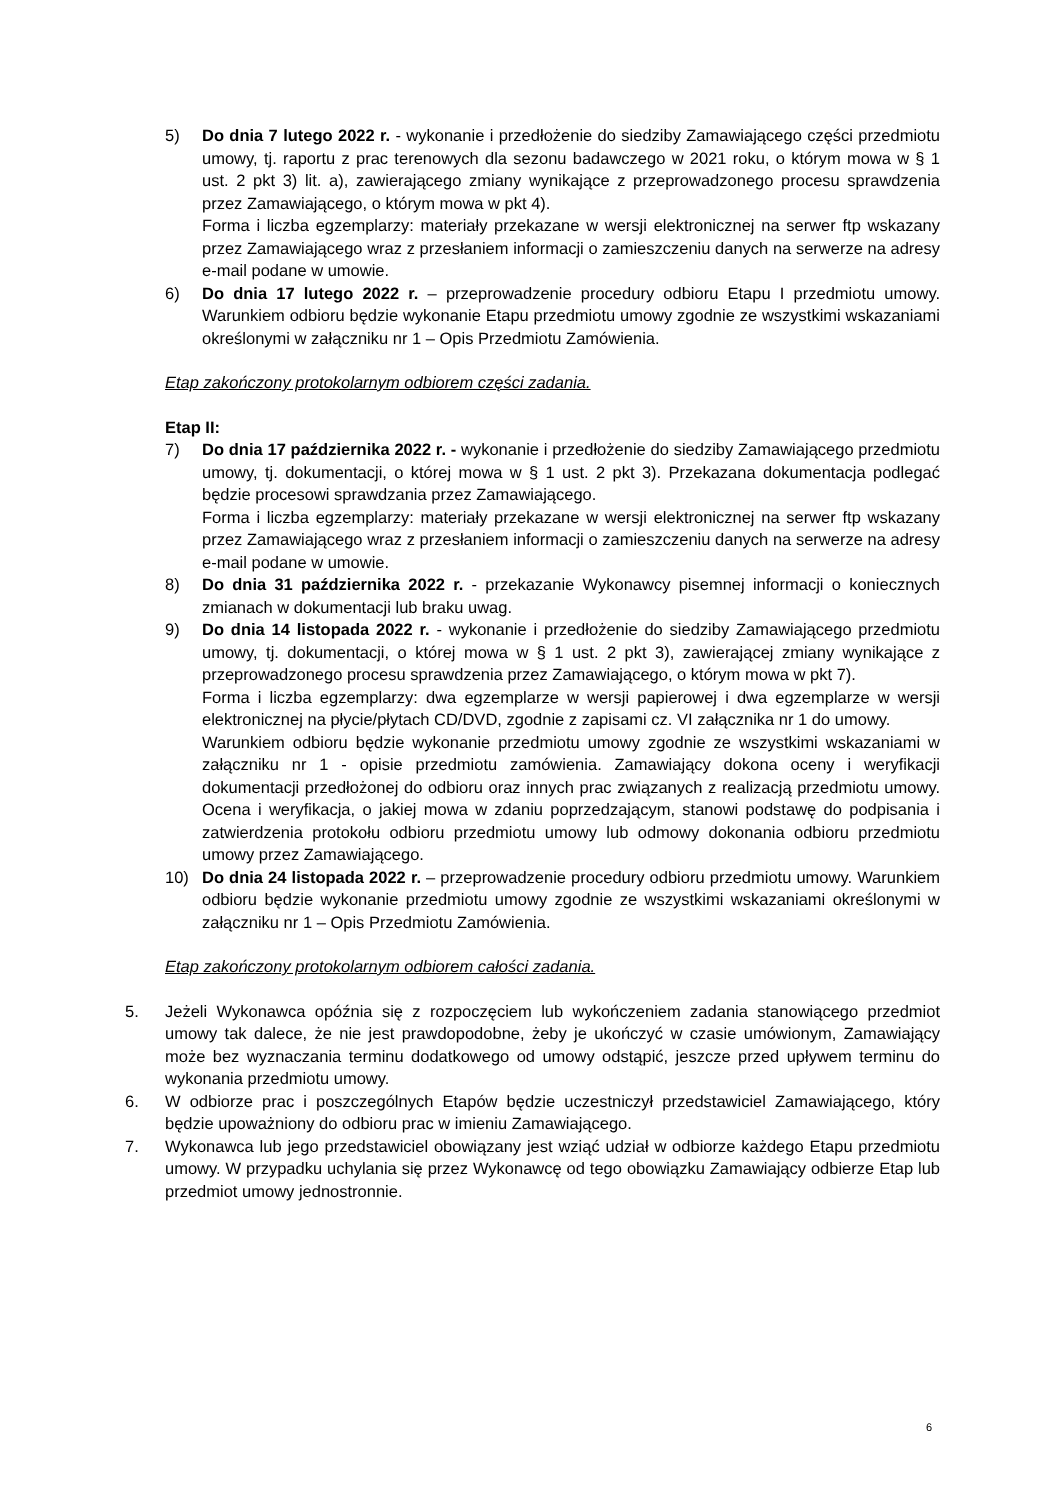5) Do dnia 7 lutego 2022 r. - wykonanie i przedłożenie do siedziby Zamawiającego części przedmiotu umowy, tj. raportu z prac terenowych dla sezonu badawczego w 2021 roku, o którym mowa w § 1 ust. 2 pkt 3) lit. a), zawierającego zmiany wynikające z przeprowadzonego procesu sprawdzenia przez Zamawiającego, o którym mowa w pkt 4).
Forma i liczba egzemplarzy: materiały przekazane w wersji elektronicznej na serwer ftp wskazany przez Zamawiającego wraz z przesłaniem informacji o zamieszczeniu danych na serwerze na adresy e-mail podane w umowie.
6) Do dnia 17 lutego 2022 r. – przeprowadzenie procedury odbioru Etapu I przedmiotu umowy. Warunkiem odbioru będzie wykonanie Etapu przedmiotu umowy zgodnie ze wszystkimi wskazaniami określonymi w załączniku nr 1 – Opis Przedmiotu Zamówienia.
Etap zakończony protokolarnym odbiorem części zadania.
Etap II:
7) Do dnia 17 października 2022 r. - wykonanie i przedłożenie do siedziby Zamawiającego przedmiotu umowy, tj. dokumentacji, o której mowa w § 1 ust. 2 pkt 3). Przekazana dokumentacja podlegać będzie procesowi sprawdzania przez Zamawiającego.
Forma i liczba egzemplarzy: materiały przekazane w wersji elektronicznej na serwer ftp wskazany przez Zamawiającego wraz z przesłaniem informacji o zamieszczeniu danych na serwerze na adresy e-mail podane w umowie.
8) Do dnia 31 października 2022 r. - przekazanie Wykonawcy pisemnej informacji o koniecznych zmianach w dokumentacji lub braku uwag.
9) Do dnia 14 listopada 2022 r. - wykonanie i przedłożenie do siedziby Zamawiającego przedmiotu umowy, tj. dokumentacji, o której mowa w § 1 ust. 2 pkt 3), zawierającej zmiany wynikające z przeprowadzonego procesu sprawdzenia przez Zamawiającego, o którym mowa w pkt 7).
Forma i liczba egzemplarzy: dwa egzemplarze w wersji papierowej i dwa egzemplarze w wersji elektronicznej na płycie/płytach CD/DVD, zgodnie z zapisami cz. VI załącznika nr 1 do umowy.
Warunkiem odbioru będzie wykonanie przedmiotu umowy zgodnie ze wszystkimi wskazaniami w załączniku nr 1 - opisie przedmiotu zamówienia. Zamawiający dokona oceny i weryfikacji dokumentacji przedłożonej do odbioru oraz innych prac związanych z realizacją przedmiotu umowy. Ocena i weryfikacja, o jakiej mowa w zdaniu poprzedzającym, stanowi podstawę do podpisania i zatwierdzenia protokołu odbioru przedmiotu umowy lub odmowy dokonania odbioru przedmiotu umowy przez Zamawiającego.
10) Do dnia 24 listopada 2022 r. – przeprowadzenie procedury odbioru przedmiotu umowy. Warunkiem odbioru będzie wykonanie przedmiotu umowy zgodnie ze wszystkimi wskazaniami określonymi w załączniku nr 1 – Opis Przedmiotu Zamówienia.
Etap zakończony protokolarnym odbiorem całości zadania.
5. Jeżeli Wykonawca opóźnia się z rozpoczęciem lub wykończeniem zadania stanowiącego przedmiot umowy tak dalece, że nie jest prawdopodobne, żeby je ukończyć w czasie umówionym, Zamawiający może bez wyznaczania terminu dodatkowego od umowy odstąpić, jeszcze przed upływem terminu do wykonania przedmiotu umowy.
6. W odbiorze prac i poszczególnych Etapów będzie uczestniczył przedstawiciel Zamawiającego, który będzie upoważniony do odbioru prac w imieniu Zamawiającego.
7. Wykonawca lub jego przedstawiciel obowiązany jest wziąć udział w odbiorze każdego Etapu przedmiotu umowy. W przypadku uchylania się przez Wykonawcę od tego obowiązku Zamawiający odbierze Etap lub przedmiot umowy jednostronnie.
6